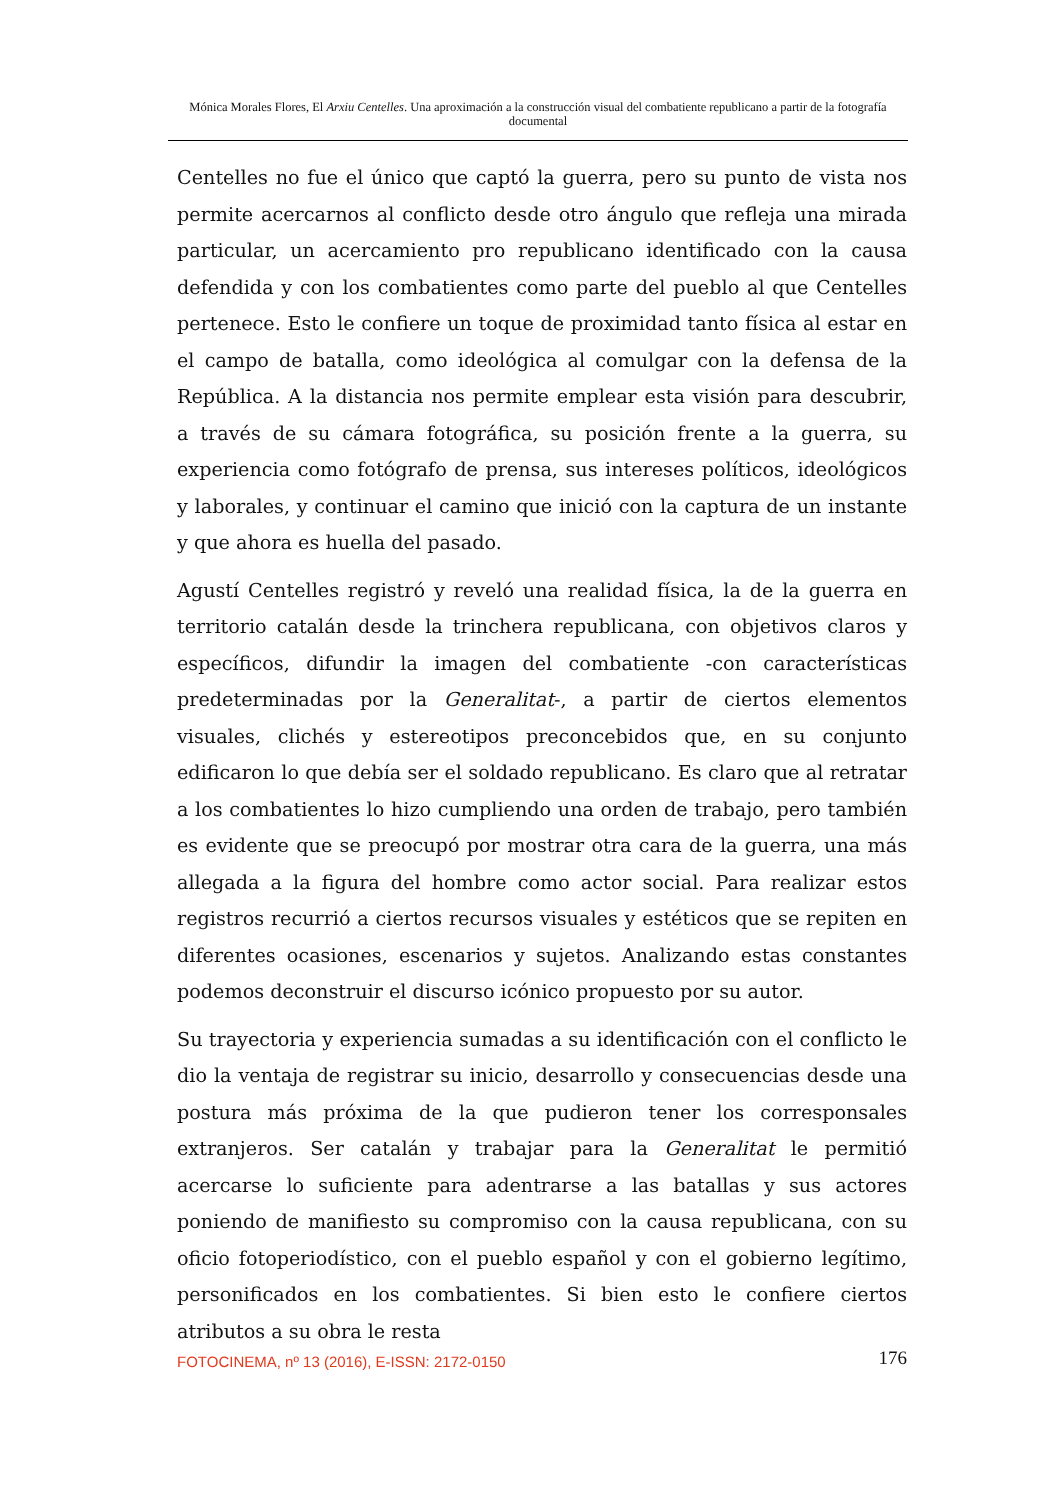Mónica Morales Flores, El Arxiu Centelles. Una aproximación a la construcción visual del combatiente republicano a partir de la fotografía documental
Centelles no fue el único que captó la guerra, pero su punto de vista nos permite acercarnos al conflicto desde otro ángulo que refleja una mirada particular, un acercamiento pro republicano identificado con la causa defendida y con los combatientes como parte del pueblo al que Centelles pertenece. Esto le confiere un toque de proximidad tanto física al estar en el campo de batalla, como ideológica al comulgar con la defensa de la República. A la distancia nos permite emplear esta visión para descubrir, a través de su cámara fotográfica, su posición frente a la guerra, su experiencia como fotógrafo de prensa, sus intereses políticos, ideológicos y laborales, y continuar el camino que inició con la captura de un instante y que ahora es huella del pasado.
Agustí Centelles registró y reveló una realidad física, la de la guerra en territorio catalán desde la trinchera republicana, con objetivos claros y específicos, difundir la imagen del combatiente -con características predeterminadas por la Generalitat-, a partir de ciertos elementos visuales, clichés y estereotipos preconcebidos que, en su conjunto edificaron lo que debía ser el soldado republicano. Es claro que al retratar a los combatientes lo hizo cumpliendo una orden de trabajo, pero también es evidente que se preocupó por mostrar otra cara de la guerra, una más allegada a la figura del hombre como actor social. Para realizar estos registros recurrió a ciertos recursos visuales y estéticos que se repiten en diferentes ocasiones, escenarios y sujetos. Analizando estas constantes podemos deconstruir el discurso icónico propuesto por su autor.
Su trayectoria y experiencia sumadas a su identificación con el conflicto le dio la ventaja de registrar su inicio, desarrollo y consecuencias desde una postura más próxima de la que pudieron tener los corresponsales extranjeros. Ser catalán y trabajar para la Generalitat le permitió acercarse lo suficiente para adentrarse a las batallas y sus actores poniendo de manifiesto su compromiso con la causa republicana, con su oficio fotoperiodístico, con el pueblo español y con el gobierno legítimo, personificados en los combatientes. Si bien esto le confiere ciertos atributos a su obra le resta
FOTOCINEMA, nº 13 (2016), E-ISSN: 2172-0150 176